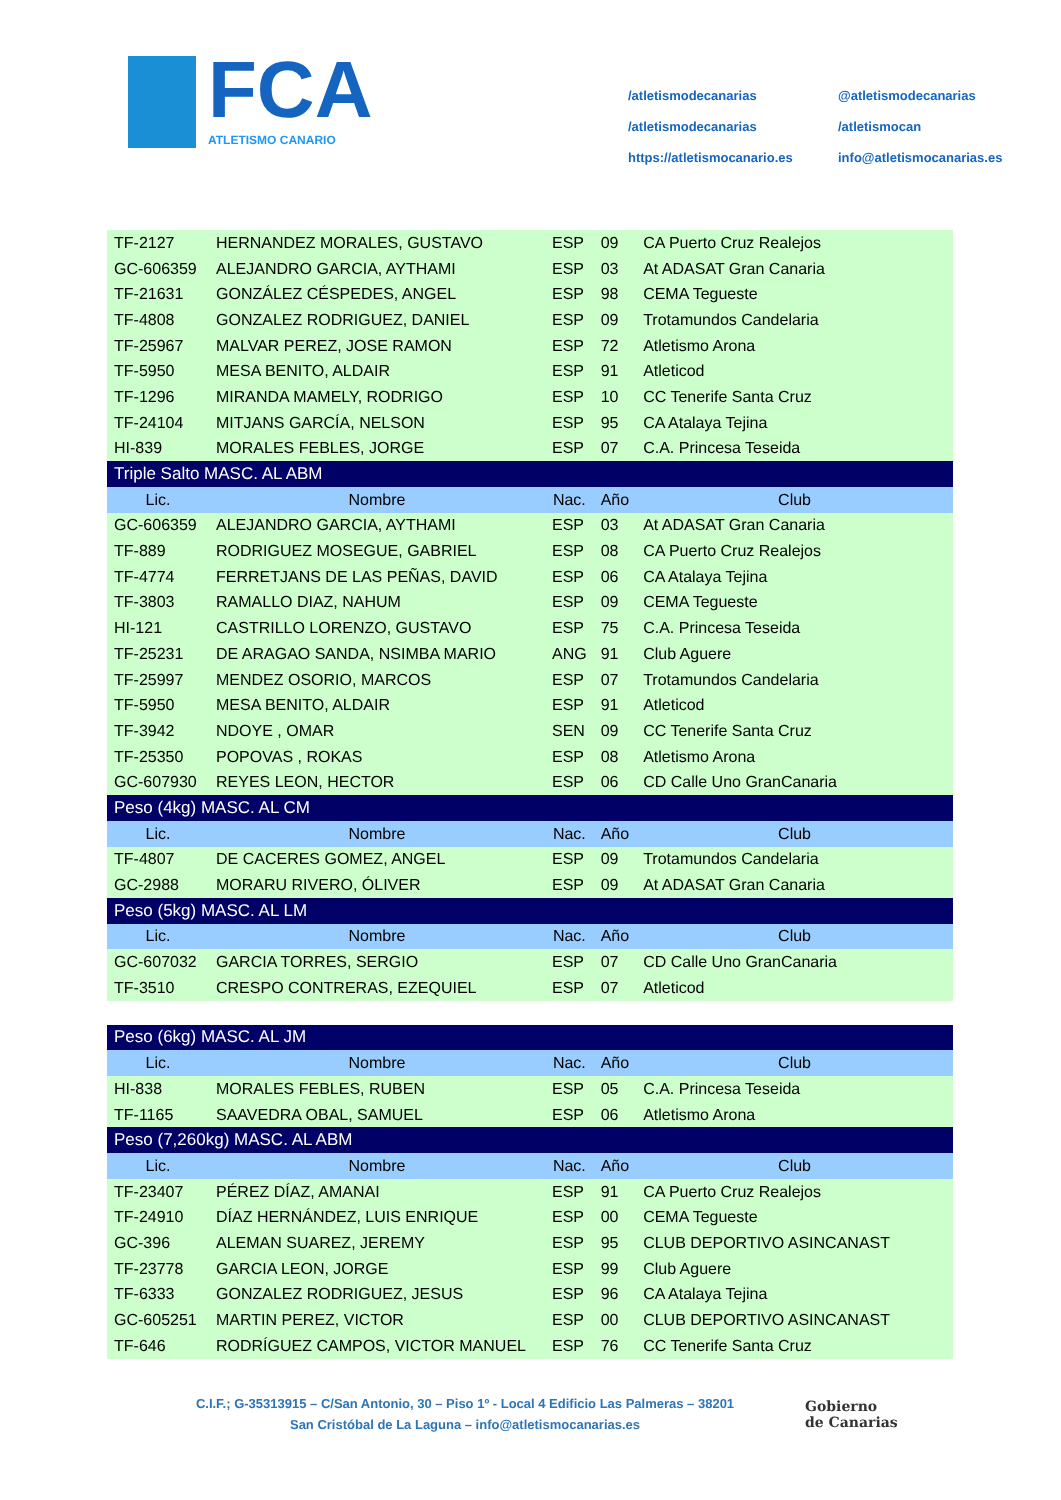FCA
ATLETISMO CANARIO
/atletismodecanarias
@atletismodecanarias
/atletismodecanarias
/atletismocan
https://atletismocanario.es
info@atletismocanarias.es
| TF-2127 | HERNANDEZ MORALES, GUSTAVO | ESP | 09 | CA Puerto Cruz Realejos |
| GC-606359 | ALEJANDRO GARCIA, AYTHAMI | ESP | 03 | At ADASAT Gran Canaria |
| TF-21631 | GONZÁLEZ CÉSPEDES, ANGEL | ESP | 98 | CEMA Tegueste |
| TF-4808 | GONZALEZ RODRIGUEZ, DANIEL | ESP | 09 | Trotamundos Candelaria |
| TF-25967 | MALVAR PEREZ, JOSE RAMON | ESP | 72 | Atletismo Arona |
| TF-5950 | MESA BENITO, ALDAIR | ESP | 91 | Atleticod |
| TF-1296 | MIRANDA MAMELY, RODRIGO | ESP | 10 | CC Tenerife Santa Cruz |
| TF-24104 | MITJANS GARCÍA, NELSON | ESP | 95 | CA Atalaya Tejina |
| HI-839 | MORALES FEBLES, JORGE | ESP | 07 | C.A. Princesa Teseida |
| Triple Salto MASC. AL ABM | | | | |
| Lic. | Nombre | Nac. | Año | Club |
| GC-606359 | ALEJANDRO GARCIA, AYTHAMI | ESP | 03 | At ADASAT Gran Canaria |
| TF-889 | RODRIGUEZ MOSEGUE, GABRIEL | ESP | 08 | CA Puerto Cruz Realejos |
| TF-4774 | FERRETJANS DE LAS PEÑAS, DAVID | ESP | 06 | CA Atalaya Tejina |
| TF-3803 | RAMALLO DIAZ, NAHUM | ESP | 09 | CEMA Tegueste |
| HI-121 | CASTRILLO LORENZO, GUSTAVO | ESP | 75 | C.A. Princesa Teseida |
| TF-25231 | DE ARAGAO SANDA, NSIMBA MARIO | ANG | 91 | Club Aguere |
| TF-25997 | MENDEZ OSORIO, MARCOS | ESP | 07 | Trotamundos Candelaria |
| TF-5950 | MESA BENITO, ALDAIR | ESP | 91 | Atleticod |
| TF-3942 | NDOYE , OMAR | SEN | 09 | CC Tenerife Santa Cruz |
| TF-25350 | POPOVAS , ROKAS | ESP | 08 | Atletismo Arona |
| GC-607930 | REYES LEON, HECTOR | ESP | 06 | CD Calle Uno GranCanaria |
| Peso (4kg) MASC. AL CM | | | | |
| Lic. | Nombre | Nac. | Año | Club |
| TF-4807 | DE CACERES GOMEZ, ANGEL | ESP | 09 | Trotamundos Candelaria |
| GC-2988 | MORARU RIVERO, ÓLIVER | ESP | 09 | At ADASAT Gran Canaria |
| Peso (5kg) MASC. AL LM | | | | |
| Lic. | Nombre | Nac. | Año | Club |
| GC-607032 | GARCIA TORRES, SERGIO | ESP | 07 | CD Calle Uno GranCanaria |
| TF-3510 | CRESPO CONTRERAS, EZEQUIEL | ESP | 07 | Atleticod |
| Peso (6kg) MASC. AL JM | | | | |
| Lic. | Nombre | Nac. | Año | Club |
| HI-838 | MORALES FEBLES, RUBEN | ESP | 05 | C.A. Princesa Teseida |
| TF-1165 | SAAVEDRA OBAL, SAMUEL | ESP | 06 | Atletismo Arona |
| Peso (7,260kg) MASC. AL ABM | | | | |
| Lic. | Nombre | Nac. | Año | Club |
| TF-23407 | PÉREZ DÍAZ, AMANAI | ESP | 91 | CA Puerto Cruz Realejos |
| TF-24910 | DÍAZ HERNÁNDEZ, LUIS ENRIQUE | ESP | 00 | CEMA Tegueste |
| GC-396 | ALEMAN SUAREZ, JEREMY | ESP | 95 | CLUB DEPORTIVO ASINCANAST |
| TF-23778 | GARCIA LEON, JORGE | ESP | 99 | Club Aguere |
| TF-6333 | GONZALEZ RODRIGUEZ, JESUS | ESP | 96 | CA Atalaya Tejina |
| GC-605251 | MARTIN PEREZ, VICTOR | ESP | 00 | CLUB DEPORTIVO ASINCANAST |
| TF-646 | RODRÍGUEZ CAMPOS, VICTOR MANUEL | ESP | 76 | CC Tenerife Santa Cruz |
C.I.F.; G-35313915 – C/San Antonio, 30 – Piso 1º - Local 4 Edificio Las Palmeras – 38201
San Cristóbal de La Laguna – info@atletismocanarias.es
Gobierno
de Canarias